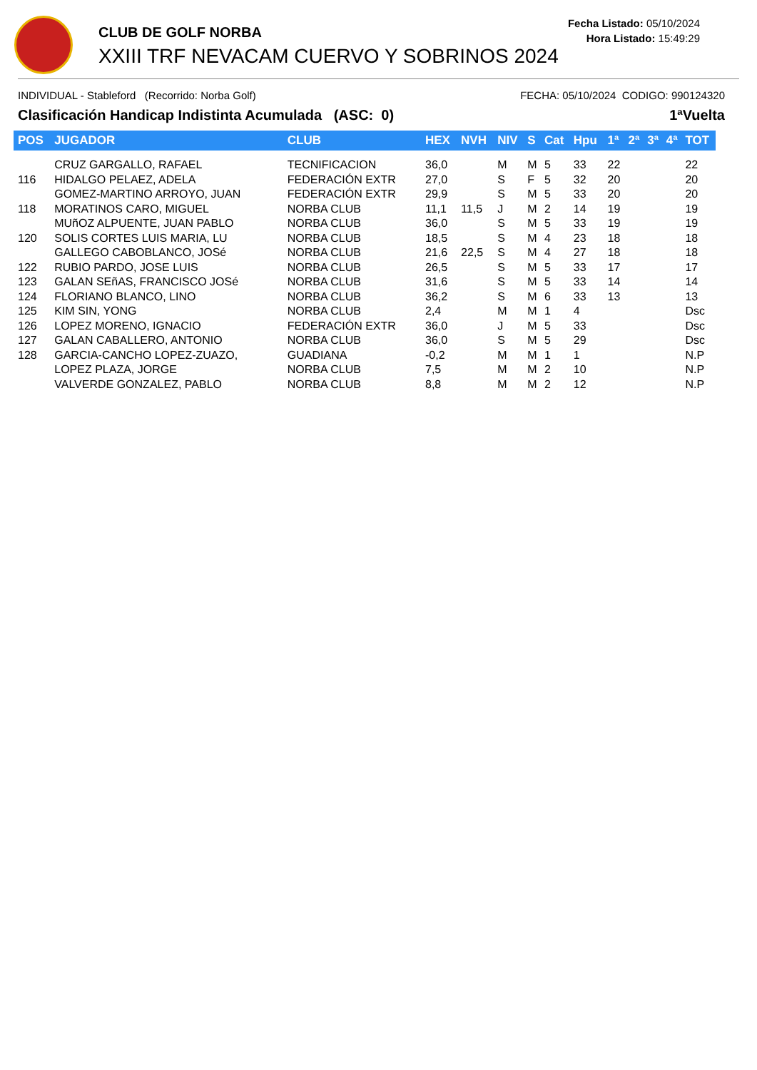CLUB DE GOLF NORBA
XXIII TRF NEVACAM CUERVO Y SOBRINOS 2024
Fecha Listado: 05/10/2024
Hora Listado: 15:49:29
INDIVIDUAL - Stableford (Recorrido: Norba Golf) FECHA: 05/10/2024 CODIGO: 990124320
Clasificación Handicap Indistinta Acumulada (ASC: 0) 1ªVuelta
| POS | JUGADOR | CLUB | HEX | NVH | NIV | S | Cat | Hpu | 1ª | 2ª | 3ª | 4ª | TOT |
| --- | --- | --- | --- | --- | --- | --- | --- | --- | --- | --- | --- | --- | --- |
| | CRUZ GARGALLO, RAFAEL | TECNIFICACION | 36,0 | | M | M | 5 | 33 | 22 | | | | 22 |
| 116 | HIDALGO PELAEZ, ADELA | FEDERACIÓN EXTR | 27,0 | | S | F | 5 | 32 | 20 | | | | 20 |
| | GOMEZ-MARTINO ARROYO, JUAN | FEDERACIÓN EXTR | 29,9 | | S | M | 5 | 33 | 20 | | | | 20 |
| 118 | MORATINOS CARO, MIGUEL | NORBA CLUB | 11,1 | 11,5 | J | M | 2 | 14 | 19 | | | | 19 |
| | MUñOZ ALPUENTE, JUAN PABLO | NORBA CLUB | 36,0 | | S | M | 5 | 33 | 19 | | | | 19 |
| 120 | SOLIS CORTES LUIS MARIA, LU | NORBA CLUB | 18,5 | | S | M | 4 | 23 | 18 | | | | 18 |
| | GALLEGO CABOBLANCO, JOSé | NORBA CLUB | 21,6 | 22,5 | S | M | 4 | 27 | 18 | | | | 18 |
| 122 | RUBIO PARDO, JOSE LUIS | NORBA CLUB | 26,5 | | S | M | 5 | 33 | 17 | | | | 17 |
| 123 | GALAN SEñAS, FRANCISCO JOSé | NORBA CLUB | 31,6 | | S | M | 5 | 33 | 14 | | | | 14 |
| 124 | FLORIANO BLANCO, LINO | NORBA CLUB | 36,2 | | S | M | 6 | 33 | 13 | | | | 13 |
| 125 | KIM SIN, YONG | NORBA CLUB | 2,4 | | M | M | 1 | 4 | | | | | Dsc |
| 126 | LOPEZ MORENO, IGNACIO | FEDERACIÓN EXTR | 36,0 | | J | M | 5 | 33 | | | | | Dsc |
| 127 | GALAN CABALLERO, ANTONIO | NORBA CLUB | 36,0 | | S | M | 5 | 29 | | | | | Dsc |
| 128 | GARCIA-CANCHO LOPEZ-ZUAZO, | GUADIANA | -0,2 | | M | M | 1 | 1 | | | | | N.P |
| | LOPEZ PLAZA, JORGE | NORBA CLUB | 7,5 | | M | M | 2 | 10 | | | | | N.P |
| | VALVERDE GONZALEZ, PABLO | NORBA CLUB | 8,8 | | M | M | 2 | 12 | | | | | N.P |